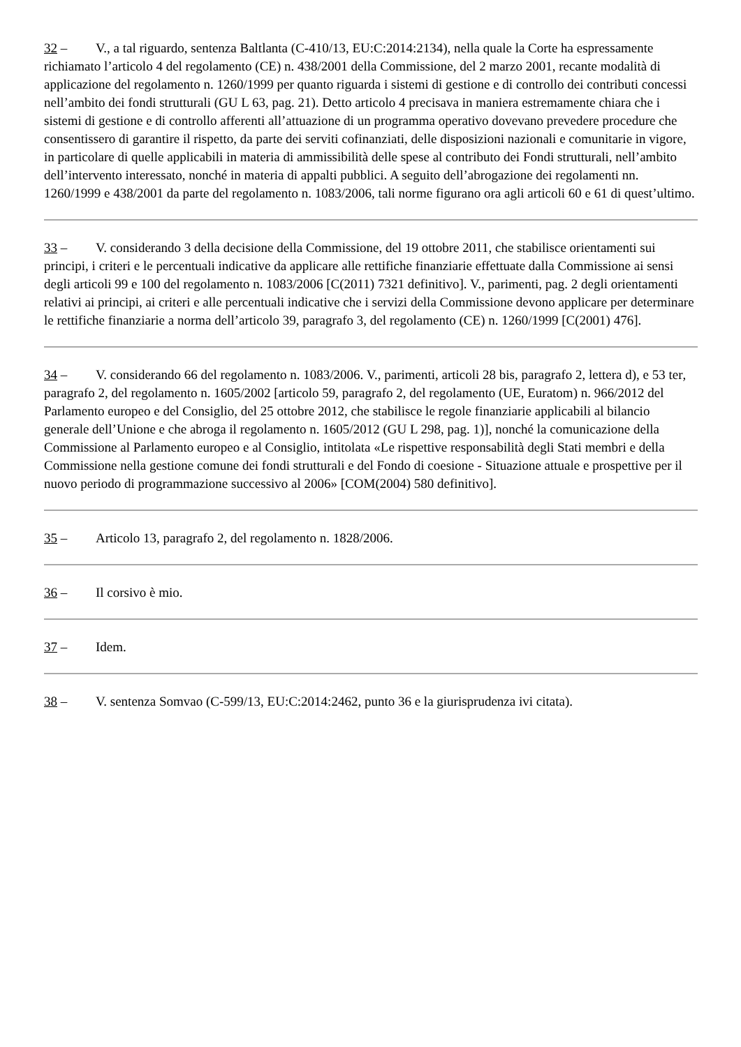32 – V., a tal riguardo, sentenza Baltlanta (C‑410/13, EU:C:2014:2134), nella quale la Corte ha espressamente richiamato l’articolo 4 del regolamento (CE) n. 438/2001 della Commissione, del 2 marzo 2001, recante modalità di applicazione del regolamento n. 1260/1999 per quanto riguarda i sistemi di gestione e di controllo dei contributi concessi nell’ambito dei fondi strutturali (GU L 63, pag. 21). Detto articolo 4 precisava in maniera estremamente chiara che i sistemi di gestione e di controllo afferenti all’attuazione di un programma operativo dovevano prevedere procedure che consentissero di garantire il rispetto, da parte dei serviti cofinanziati, delle disposizioni nazionali e comunitarie in vigore, in particolare di quelle applicabili in materia di ammissibilità delle spese al contributo dei Fondi strutturali, nell’ambito dell’intervento interessato, nonché in materia di appalti pubblici. A seguito dell’abrogazione dei regolamenti nn. 1260/1999 e 438/2001 da parte del regolamento n. 1083/2006, tali norme figurano ora agli articoli 60 e 61 di quest’ultimo.
33 – V. considerando 3 della decisione della Commissione, del 19 ottobre 2011, che stabilisce orientamenti sui principi, i criteri e le percentuali indicative da applicare alle rettifiche finanziarie effettuate dalla Commissione ai sensi degli articoli 99 e 100 del regolamento n. 1083/2006 [C(2011) 7321 definitivo]. V., parimenti, pag. 2 degli orientamenti relativi ai principi, ai criteri e alle percentuali indicative che i servizi della Commissione devono applicare per determinare le rettifiche finanziarie a norma dell’articolo 39, paragrafo 3, del regolamento (CE) n. 1260/1999 [C(2001) 476].
34 – V. considerando 66 del regolamento n. 1083/2006. V., parimenti, articoli 28 bis, paragrafo 2, lettera d), e 53 ter, paragrafo 2, del regolamento n. 1605/2002 [articolo 59, paragrafo 2, del regolamento (UE, Euratom) n. 966/2012 del Parlamento europeo e del Consiglio, del 25 ottobre 2012, che stabilisce le regole finanziarie applicabili al bilancio generale dell’Unione e che abroga il regolamento n. 1605/2012 (GU L 298, pag. 1)], nonché la comunicazione della Commissione al Parlamento europeo e al Consiglio, intitolata «Le rispettive responsabilità degli Stati membri e della Commissione nella gestione comune dei fondi strutturali e del Fondo di coesione - Situazione attuale e prospettive per il nuovo periodo di programmazione successivo al 2006» [COM(2004) 580 definitivo].
35 – Articolo 13, paragrafo 2, del regolamento n. 1828/2006.
36 – Il corsivo è mio.
37 – Idem.
38 – V. sentenza Somvao (C‑599/13, EU:C:2014:2462, punto 36 e la giurisprudenza ivi citata).